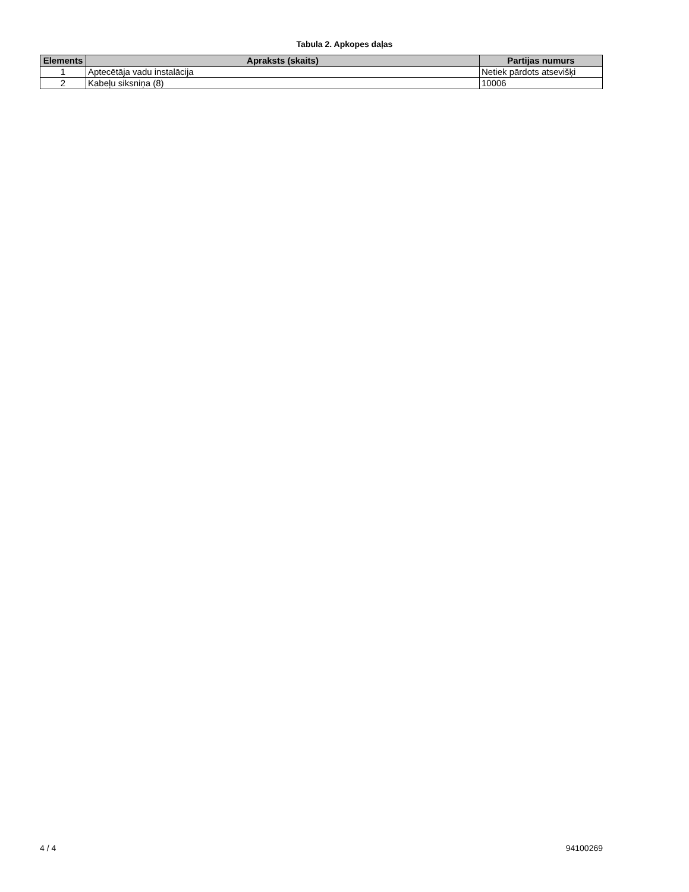Tabula 2. Apkopes daļas
| Elements | Apraksts (skaits) | Partijas numurs |
| --- | --- | --- |
| 1 | Aptecētāja vadu instalācija | Netiek pārdots atsevišķi |
| 2 | Kabeļu siksniņa (8) | 10006 |
4 / 4 94100269